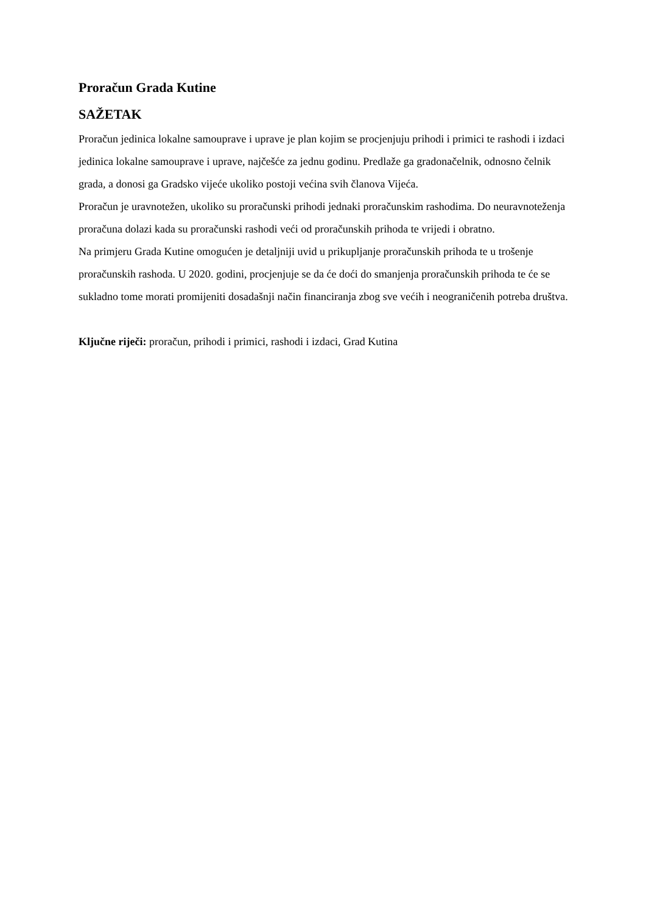Proračun Grada Kutine
SAŽETAK
Proračun jedinica lokalne samouprave i uprave je plan kojim se procjenjuju prihodi i primici te rashodi i izdaci jedinica lokalne samouprave i uprave, najčešće za jednu godinu. Predlaže ga gradonačelnik, odnosno čelnik grada, a donosi ga Gradsko vijeće ukoliko postoji većina svih članova Vijeća.
Proračun je uravnotežen, ukoliko su proračunski prihodi jednaki proračunskim rashodima. Do neuravnoteženja proračuna dolazi kada su proračunski rashodi veći od proračunskih prihoda te vrijedi i obratno.
Na primjeru Grada Kutine omogućen je detaljniji uvid u prikupljanje proračunskih prihoda te u trošenje proračunskih rashoda. U 2020. godini, procjenjuje se da će doći do smanjenja proračunskih prihoda te će se sukladno tome morati promijeniti dosadašnji način financiranja zbog sve većih i neograničenih potreba društva.
Ključne riječi: proračun, prihodi i primici, rashodi i izdaci, Grad Kutina